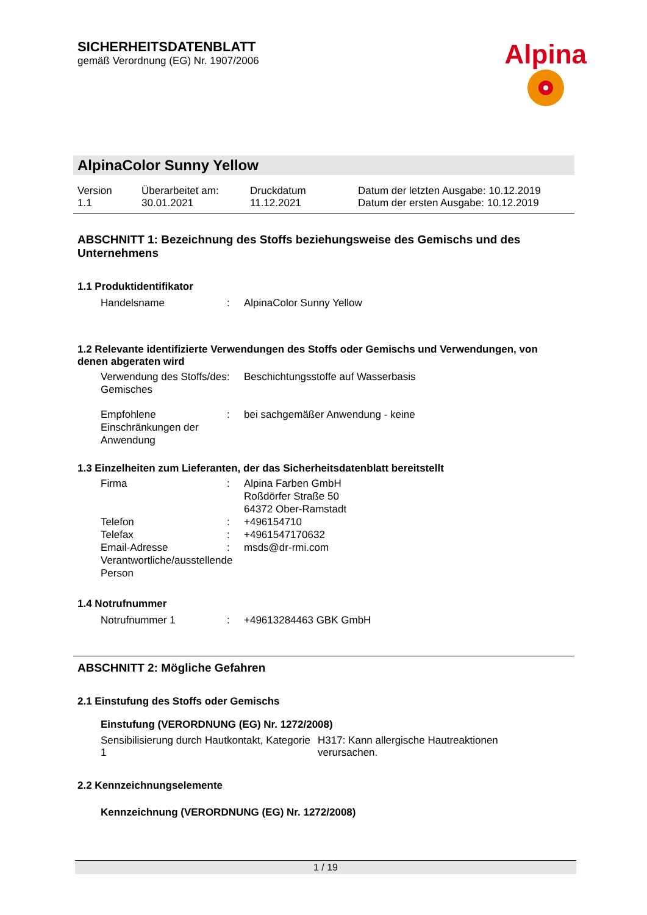SICHERHEITSDATENBLATT
gemäß Verordnung (EG) Nr. 1907/2006
Alpina
AlpinaColor Sunny Yellow
Version
1.1
Überarbeitet am:
30.01.2021
Druckdatum
11.12.2021
Datum der letzten Ausgabe: 10.12.2019
Datum der ersten Ausgabe: 10.12.2019
ABSCHNITT 1: Bezeichnung des Stoffs beziehungsweise des Gemischs und des Unternehmens
1.1 Produktidentifikator
Handelsname : AlpinaColor Sunny Yellow
1.2 Relevante identifizierte Verwendungen des Stoffs oder Gemischs und Verwendungen, von denen abgeraten wird
Verwendung des Stoffs/des Gemisches
: Beschichtungsstoffe auf Wasserbasis
Empfohlene Einschränkungen der Anwendung
: bei sachgemäßer Anwendung - keine
1.3 Einzelheiten zum Lieferanten, der das Sicherheitsdatenblatt bereitstellt
Firma : Alpina Farben GmbH
Roßdörfer Straße 50
64372 Ober-Ramstadt
Telefon : +496154710
Telefax : +4961547170632
Email-Adresse Verantwortliche/ausstellende Person
: msds@dr-rmi.com
1.4 Notrufnummer
Notrufnummer 1 : +49613284463 GBK GmbH
ABSCHNITT 2: Mögliche Gefahren
2.1 Einstufung des Stoffs oder Gemischs
Einstufung (VERORDNUNG (EG) Nr. 1272/2008)
Sensibilisierung durch Hautkontakt, Kategorie 1
H317: Kann allergische Hautreaktionen verursachen.
2.2 Kennzeichnungselemente
Kennzeichnung (VERORDNUNG (EG) Nr. 1272/2008)
1 / 19